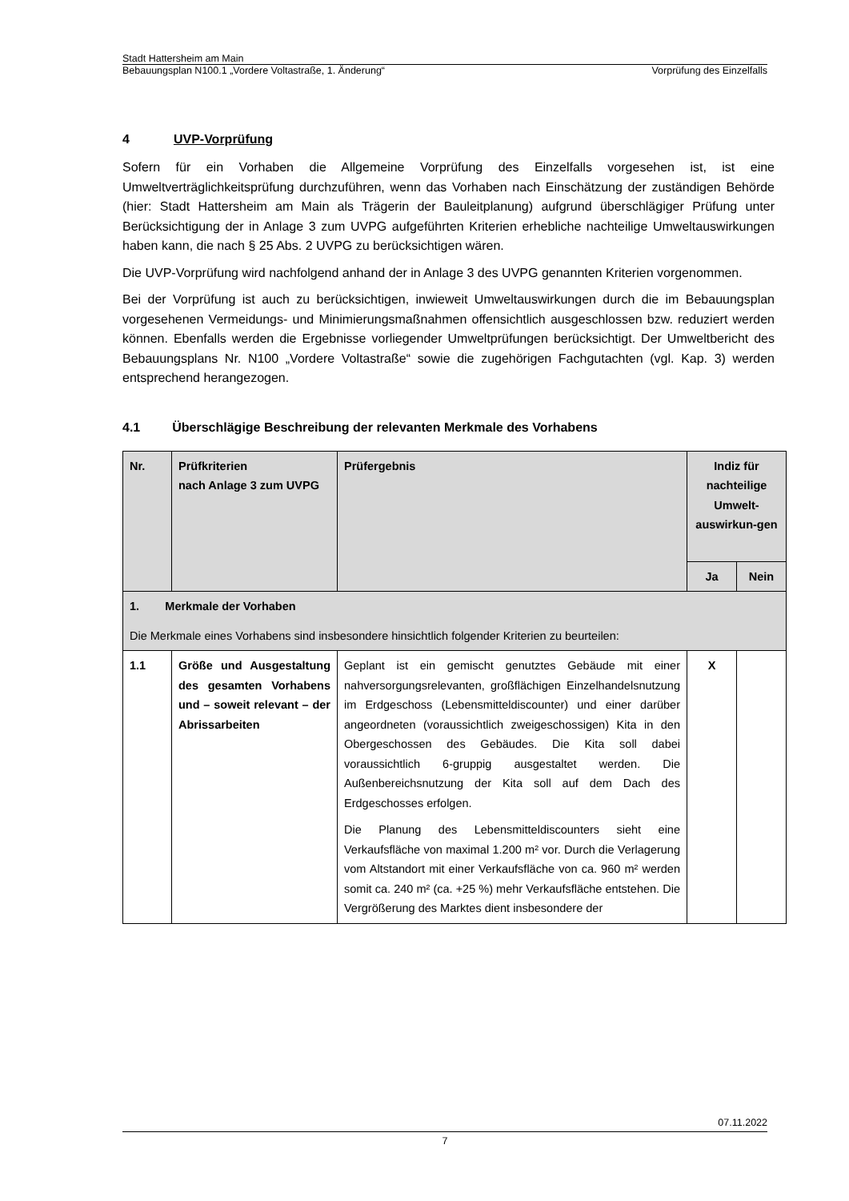Stadt Hattersheim am Main
Bebauungsplan N100.1 „Vordere Voltastraße, 1. Änderung“Vorprüfung des Einzelfalls
4 UVP-Vorprüfung
Sofern für ein Vorhaben die Allgemeine Vorprüfung des Einzelfalls vorgesehen ist, ist eine Umweltverträglichkeitsprüfung durchzuführen, wenn das Vorhaben nach Einschätzung der zuständigen Behörde (hier: Stadt Hattersheim am Main als Trägerin der Bauleitplanung) aufgrund überschlägiger Prüfung unter Berücksichtigung der in Anlage 3 zum UVPG aufgeführten Kriterien erhebliche nachteilige Umweltauswirkungen haben kann, die nach § 25 Abs. 2 UVPG zu berücksichtigen wären.
Die UVP-Vorprüfung wird nachfolgend anhand der in Anlage 3 des UVPG genannten Kriterien vorgenommen.
Bei der Vorprüfung ist auch zu berücksichtigen, inwieweit Umweltauswirkungen durch die im Bebauungsplan vorgesehenen Vermeidungs- und Minimierungsmaßnahmen offensichtlich ausgeschlossen bzw. reduziert werden können. Ebenfalls werden die Ergebnisse vorliegender Umweltprüfungen berücksichtigt. Der Umweltbericht des Bebauungsplans Nr. N100 „Vordere Voltastraße“ sowie die zugehörigen Fachgutachten (vgl. Kap. 3) werden entsprechend herangezogen.
4.1 Überschlägige Beschreibung der relevanten Merkmale des Vorhabens
| Nr. | Prüfkriterien nach Anlage 3 zum UVPG | Prüfergebnis | Indiz für nachteilige Umwelt-auswirkun-gen | |
| --- | --- | --- | --- | --- |
| | | | Ja | Nein |
| 1. Merkmale der Vorhaben | | | | |
| Die Merkmale eines Vorhabens sind insbesondere hinsichtlich folgender Kriterien zu beurteilen: | | | | |
| 1.1 | Größe und Ausgestaltung des gesamten Vorhabens und – soweit relevant – der Abrissarbeiten | Geplant ist ein gemischt genutztes Gebäude mit einer nahversorgungsrelevanten, großflächigen Einzelhandelsnutzung im Erdgeschoss (Lebensmitteldiscounter) und einer darüber angeordneten (voraussichtlich zweigeschossigen) Kita in den Obergeschossen des Gebäudes. Die Kita soll dabei voraussichtlich 6-gruppig ausgestaltet werden. Die Außenbereichsnutzung der Kita soll auf dem Dach des Erdgeschosses erfolgen. Die Planung des Lebensmitteldiscounters sieht eine Verkaufsfläche von maximal 1.200 m² vor. Durch die Verlagerung vom Altstandort mit einer Verkaufsfläche von ca. 960 m² werden somit ca. 240 m² (ca. +25 %) mehr Verkaufsfläche entstehen. Die Vergrößerung des Marktes dient insbesondere der | X | |
07.11.2022
7